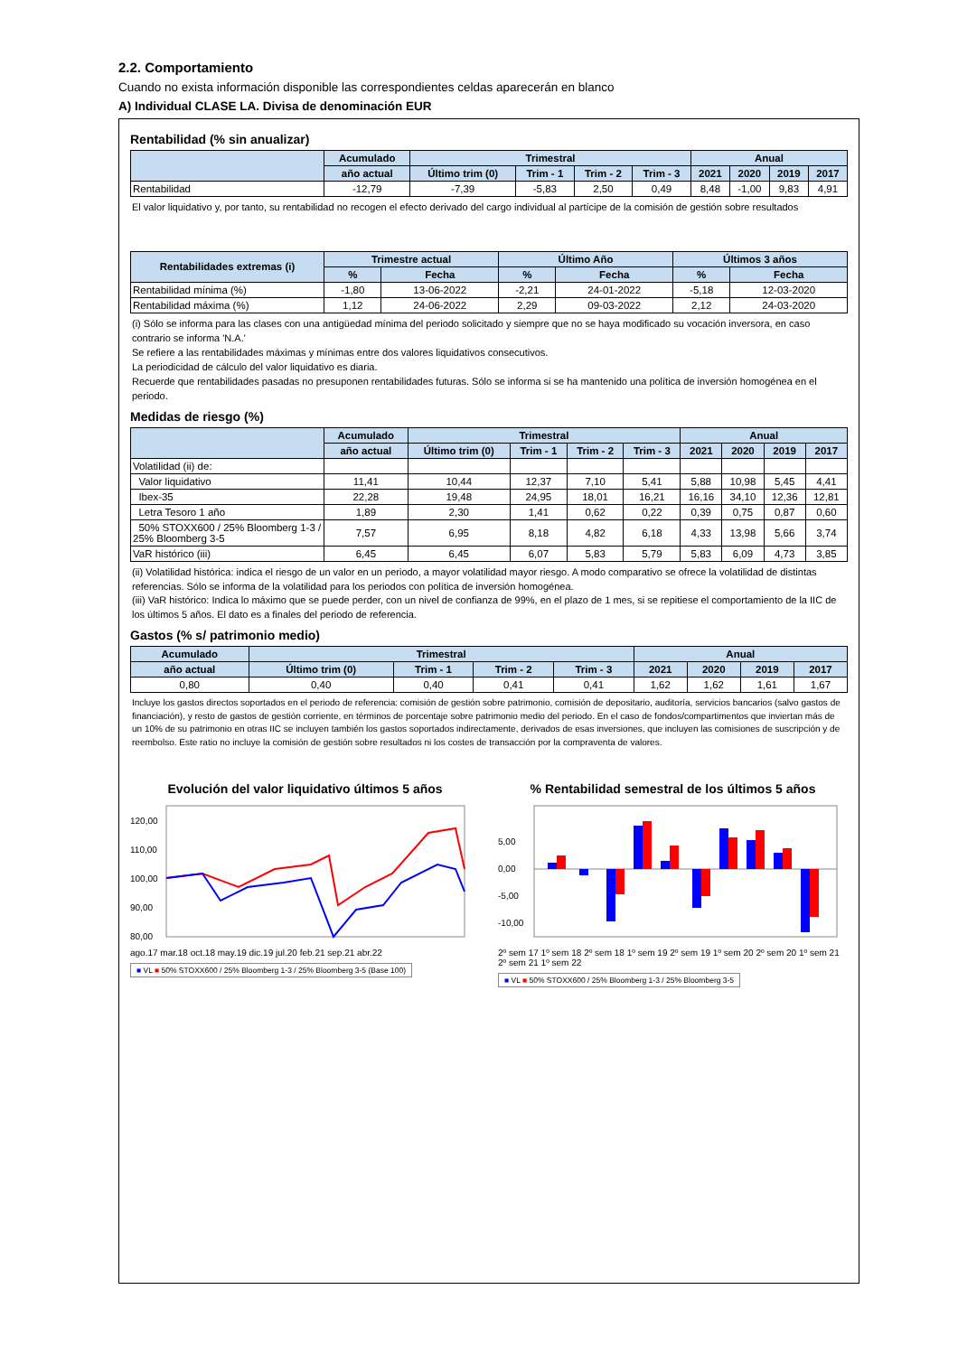2.2. Comportamiento
Cuando no exista información disponible las correspondientes celdas aparecerán en blanco
A) Individual CLASE LA. Divisa de denominación EUR
Rentabilidad (% sin anualizar)
| | Acumulado | Trimestral | | | | Anual | | | |
| --- | --- | --- | --- | --- | --- | --- | --- | --- | --- |
| | año actual | Último trim (0) | Trim - 1 | Trim - 2 | Trim - 3 | 2021 | 2020 | 2019 | 2017 |
| Rentabilidad | -12,79 | -7,39 | -5,83 | 2,50 | 0,49 | 8,48 | -1,00 | 9,83 | 4,91 |
El valor liquidativo y, por tanto, su rentabilidad no recogen el efecto derivado del cargo individual al partícipe de la comisión de gestión sobre resultados
| Rentabilidades extremas (i) | Trimestre actual | | Último Año | | Últimos 3 años | |
| --- | --- | --- | --- | --- | --- | --- |
| | % | Fecha | % | Fecha | % | Fecha |
| Rentabilidad mínima (%) | -1,80 | 13-06-2022 | -2,21 | 24-01-2022 | -5,18 | 12-03-2020 |
| Rentabilidad máxima (%) | 1,12 | 24-06-2022 | 2,29 | 09-03-2022 | 2,12 | 24-03-2020 |
(i) Sólo se informa para las clases con una antigüedad mínima del periodo solicitado y siempre que no se haya modificado su vocación inversora, en caso contrario se informa 'N.A.'
Se refiere a las rentabilidades máximas y mínimas entre dos valores liquidativos consecutivos.
La periodicidad de cálculo del valor liquidativo es diaria.
Recuerde que rentabilidades pasadas no presuponen rentabilidades futuras. Sólo se informa si se ha mantenido una política de inversión homogénea en el periodo.
Medidas de riesgo (%)
| | Acumulado | Trimestral | | | | Anual | | | |
| --- | --- | --- | --- | --- | --- | --- | --- | --- | --- |
| | año actual | Último trim (0) | Trim - 1 | Trim - 2 | Trim - 3 | 2021 | 2020 | 2019 | 2017 |
| Volatilidad (ii) de: | | | | | | | | | |
| Valor liquidativo | 11,41 | 10,44 | 12,37 | 7,10 | 5,41 | 5,88 | 10,98 | 5,45 | 4,41 |
| Ibex-35 | 22,28 | 19,48 | 24,95 | 18,01 | 16,21 | 16,16 | 34,10 | 12,36 | 12,81 |
| Letra Tesoro 1 año | 1,89 | 2,30 | 1,41 | 0,62 | 0,22 | 0,39 | 0,75 | 0,87 | 0,60 |
| 50% STOXX600 / 25% Bloomberg 1-3 / 25% Bloomberg 3-5 | 7,57 | 6,95 | 8,18 | 4,82 | 6,18 | 4,33 | 13,98 | 5,66 | 3,74 |
| VaR histórico (iii) | 6,45 | 6,45 | 6,07 | 5,83 | 5,79 | 5,83 | 6,09 | 4,73 | 3,85 |
(ii) Volatilidad histórica: indica el riesgo de un valor en un periodo, a mayor volatilidad mayor riesgo. A modo comparativo se ofrece la volatilidad de distintas referencias. Sólo se informa de la volatilidad para los periodos con política de inversión homogénea.
(iii) VaR histórico: Indica lo máximo que se puede perder, con un nivel de confianza de 99%, en el plazo de 1 mes, si se repitiese el comportamiento de la IIC de los últimos 5 años. El dato es a finales del periodo de referencia.
Gastos (% s/ patrimonio medio)
| Acumulado | Trimestral | | | | Anual | | | |
| --- | --- | --- | --- | --- | --- | --- | --- | --- |
| año actual | Último trim (0) | Trim - 1 | Trim - 2 | Trim - 3 | 2021 | 2020 | 2019 | 2017 |
| 0,80 | 0,40 | 0,40 | 0,41 | 0,41 | 1,62 | 1,62 | 1,61 | 1,67 |
Incluye los gastos directos soportados en el periodo de referencia: comisión de gestión sobre patrimonio, comisión de depositario, auditoría, servicios bancarios (salvo gastos de financiación), y resto de gastos de gestión corriente, en términos de porcentaje sobre patrimonio medio del periodo. En el caso de fondos/compartimentos que inviertan más de un 10% de su patrimonio en otras IIC se incluyen también los gastos soportados indirectamente, derivados de esas inversiones, que incluyen las comisiones de suscripción y de reembolso. Este ratio no incluye la comisión de gestión sobre resultados ni los costes de transacción por la compraventa de valores.
Evolución del valor liquidativo últimos 5 años
120,00
110,00
100,00
90,00
80,00
ago.17 mar.18 oct.18 may.19 dic.19 jul.20 feb.21 sep.21 abr.22
■ VL ■ 50% STOXX600 / 25% Bloomberg 1-3 / 25% Bloomberg 3-5 (Base 100)
% Rentabilidad semestral de los últimos 5 años
5,00
0,00
-5,00
-10,00
2º sem 17 1º sem 18 2º sem 18 1º sem 19 2º sem 19 1º sem 20 2º sem 20 1º sem 21 2º sem 21 1º sem 22
■ VL ■ 50% STOXX600 / 25% Bloomberg 1-3 / 25% Bloomberg 3-5